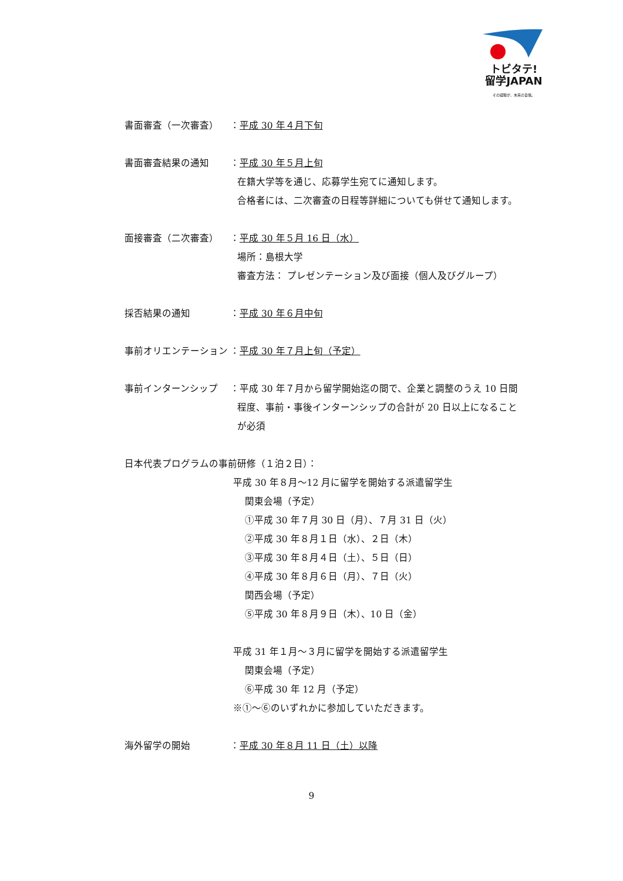トビタテ!
留学JAPAN
その経験が、未来の自信。
書面審査（一次審査） ：平成 30 年４月下旬
書面審査結果の通知 ：平成 30 年５月上旬
在籍大学等を通じ、応募学生宛てに通知します。
合格者には、二次審査の日程等詳細についても併せて通知します。
面接審査（二次審査） ：平成 30 年５月 16 日（水）
場所：島根大学
審査方法： プレゼンテーション及び面接（個人及びグループ）
採否結果の通知 ：平成 30 年６月中旬
事前オリエンテーション ：平成 30 年７月上旬（予定）
事前インターンシップ ：平成 30 年７月から留学開始迄の間で、企業と調整のうえ 10 日間
程度、事前・事後インターンシップの合計が 20 日以上になること
が必須
日本代表プログラムの事前研修（１泊２日）：
平成 30 年８月～12 月に留学を開始する派遣留学生
関東会場（予定）
①平成 30 年７月 30 日（月）、７月 31 日（火）
②平成 30 年８月１日（水）、２日（木）
③平成 30 年８月４日（土）、５日（日）
④平成 30 年８月６日（月）、７日（火）
関西会場（予定）
⑤平成 30 年８月９日（木）、10 日（金）
平成 31 年１月～３月に留学を開始する派遣留学生
関東会場（予定）
⑥平成 30 年 12 月（予定）
※①～⑥のいずれかに参加していただきます。
海外留学の開始 ：平成 30 年８月 11 日（土）以降
9